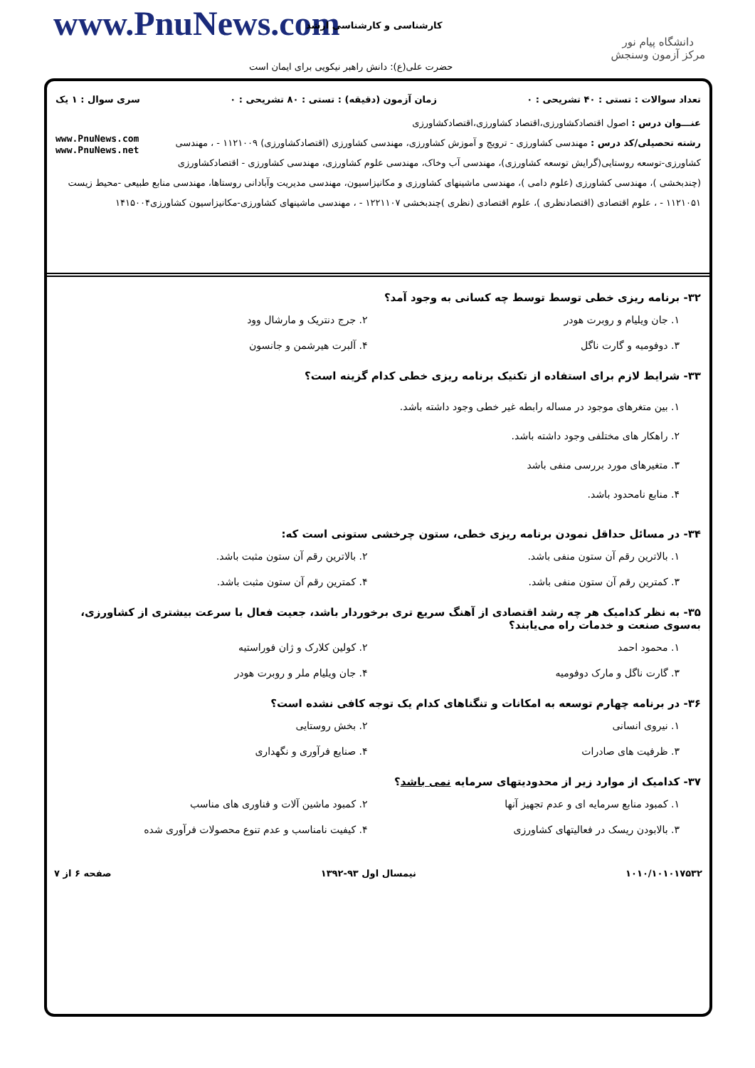www.PnuNews.com کارشناسی و کارشناسی ارشد
حضرت علی(ع): دانش راهبر نیکویی برای ایمان است
دانشگاه پیام نور
مرکز آزمون وسنجش
تعداد سوالات : تستی : ۴۰ تشریحی : ۰ زمان آزمون (دقیقه) : تستی : ۸۰ تشریحی : ۰ سری سوال : ۱ یک
عنـــوان درس : اصول اقتصادکشاورزی،اقتصاد کشاورزی،اقتصادکشاورزی
www.PnuNews.com
www.PnuNews.net رشته تحصیلی/کد درس : مهندسی کشاورزی - ترویج و آموزش کشاورزی، مهندسی کشاورزی (اقتصادکشاورزی) ۱۱۲۱۰۰۹ - ، مهندسی کشاورزی-توسعه روستایی(گرایش توسعه کشاورزی)، مهندسی آب وخاک، مهندسی علوم کشاورزی، مهندسی کشاورزی - اقتصادکشاورزی (چندبخشی )، مهندسی کشاورزی (علوم دامی )، مهندسی ماشینهای کشاورزی و مکانیزاسیون، مهندسی مدیریت وآبادانی روستاها، مهندسی منابع طبیعی -محیط زیست ۱۱۲۱۰۵۱ - ، علوم اقتصادی (اقتصادنظری )، علوم اقتصادی (نظری )چندبخشی ۱۲۲۱۱۰۷ - ، مهندسی ماشینهای کشاورزی-مکانیزاسیون کشاورزی۱۴۱۵۰۰۴
۳۲- برنامه ریزی خطی توسط توسط چه کسانی به وجود آمد؟
۱. جان ویلیام و روبرت هودر ۲. جرج دنتریک و مارشال وود ۳. دوفومیه و گارت ناگل ۴. آلبرت هیرشمن و جانسون
۳۳- شرایط لازم برای استفاده از تکنیک برنامه ریزی خطی کدام گزینه است؟
۱. بین متغرهای موجود در مساله رابطه غیر خطی وجود داشته باشد.
۲. راهکار های مختلفی وجود داشته باشد.
۳. متغیرهای مورد بررسی منفی باشد
۴. منابع نامحدود باشد.
۳۴- در مسائل حداقل نمودن برنامه ریزی خطی، ستون چرخشی ستونی است که:
۱. بالاترین رقم آن ستون منفی باشد. ۲. بالاترین رقم آن ستون مثبت باشد. ۳. کمترین رقم آن ستون منفی باشد. ۴. کمترین رقم آن ستون مثبت باشد.
۳۵- به نظر کدامیک هر چه رشد اقتصادی از آهنگ سریع تری برخوردار باشد، جعیت فعال با سرعت بیشتری از کشاورزی، به‌سوی صنعت و خدمات راه می‌یابند؟
۱. محمود احمد ۲. کولین کلارک و ژان فوراستیه ۳. گارت ناگل و مارک دوفومیه ۴. جان ویلیام ملر و روبرت هودر
۳۶- در برنامه چهارم توسعه به امکانات و تنگناهای کدام یک توجه کافی نشده است؟
۱. نیروی انسانی ۲. بخش روستایی ۳. ظرفیت های صادرات ۴. صنایع فرآوری و نگهداری
۳۷- کدامیک از موارد زیر از محدودیتهای سرمایه نمی باشد؟
۱. کمبود منابع سرمایه ای و عدم تجهیز آنها ۲. کمبود ماشین آلات و فناوری های مناسب ۳. بالابودن ریسک در فعالیتهای کشاورزی ۴. کیفیت نامناسب و عدم تنوع محصولات فرآوری شده
۱۰۱۰/۱۰۱۰۱۷۵۳۲ نیمسال اول ۹۳-۱۳۹۲ صفحه ۶ از ۷